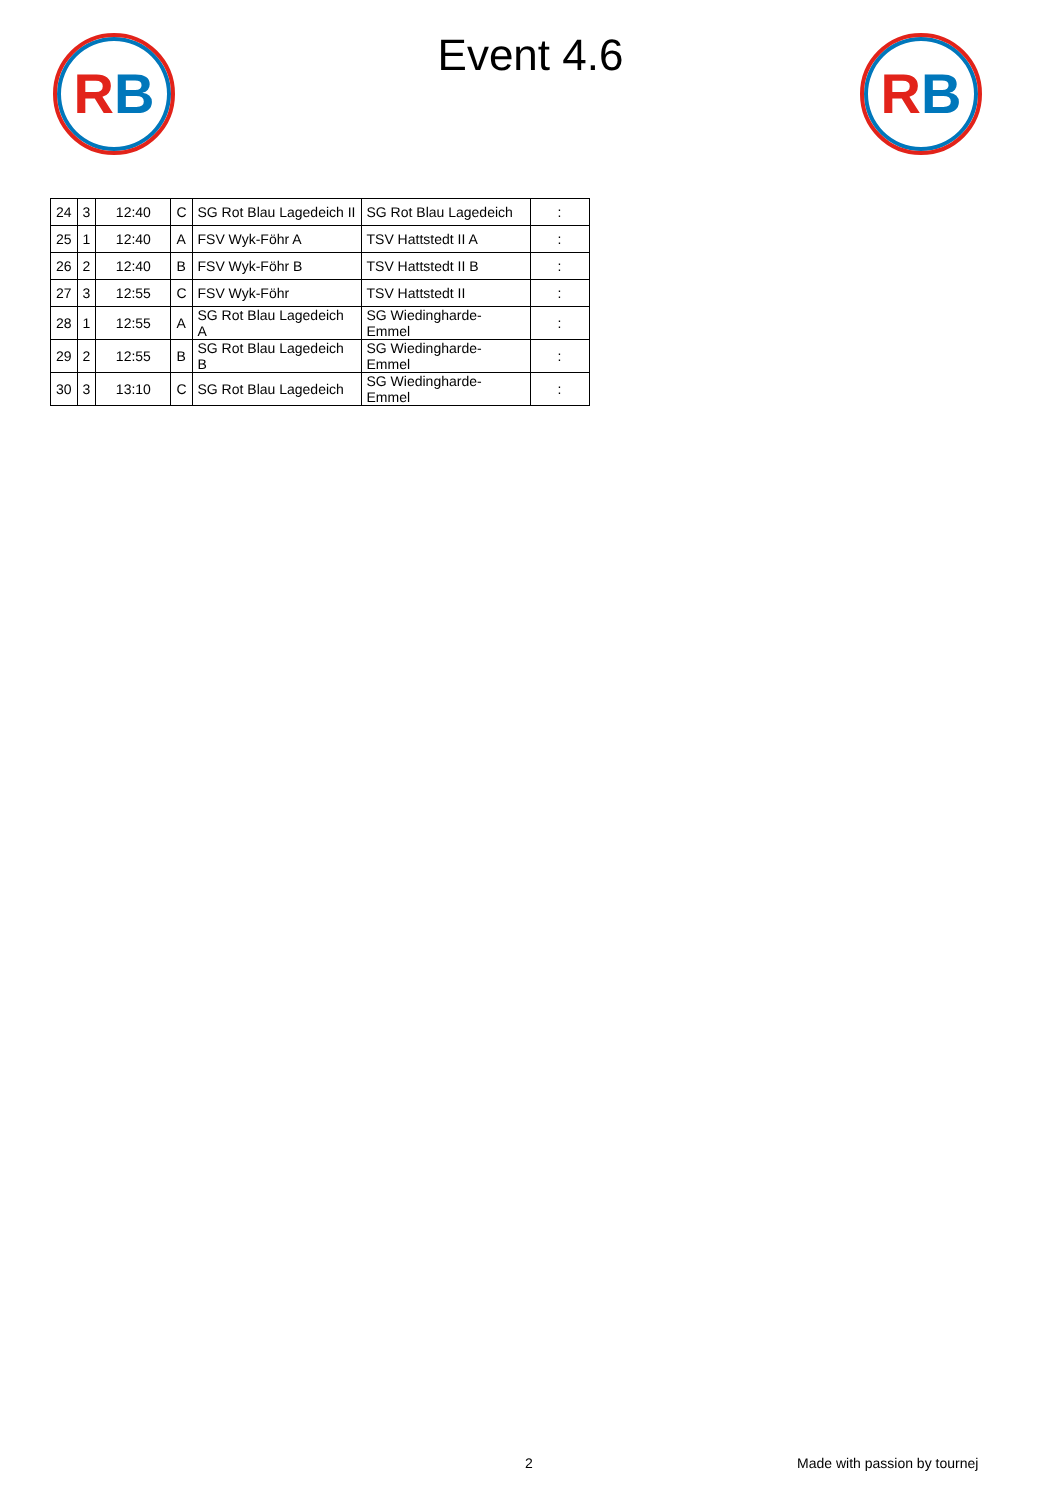RB RB
Event 4.6
| 24 | 3 | 12:40 | C | SG Rot Blau Lagedeich II | SG Rot Blau Lagedeich | : |
| 25 | 1 | 12:40 | A | FSV Wyk-Föhr A | TSV Hattstedt II A | : |
| 26 | 2 | 12:40 | B | FSV Wyk-Föhr B | TSV Hattstedt II B | : |
| 27 | 3 | 12:55 | C | FSV Wyk-Föhr | TSV Hattstedt II | : |
| 28 | 1 | 12:55 | A | SG Rot Blau Lagedeich A | SG Wiedingharde-Emmel | : |
| 29 | 2 | 12:55 | B | SG Rot Blau Lagedeich B | SG Wiedingharde-Emmel | : |
| 30 | 3 | 13:10 | C | SG Rot Blau Lagedeich | SG Wiedingharde-Emmel | : |
2 Made with passion by tournej